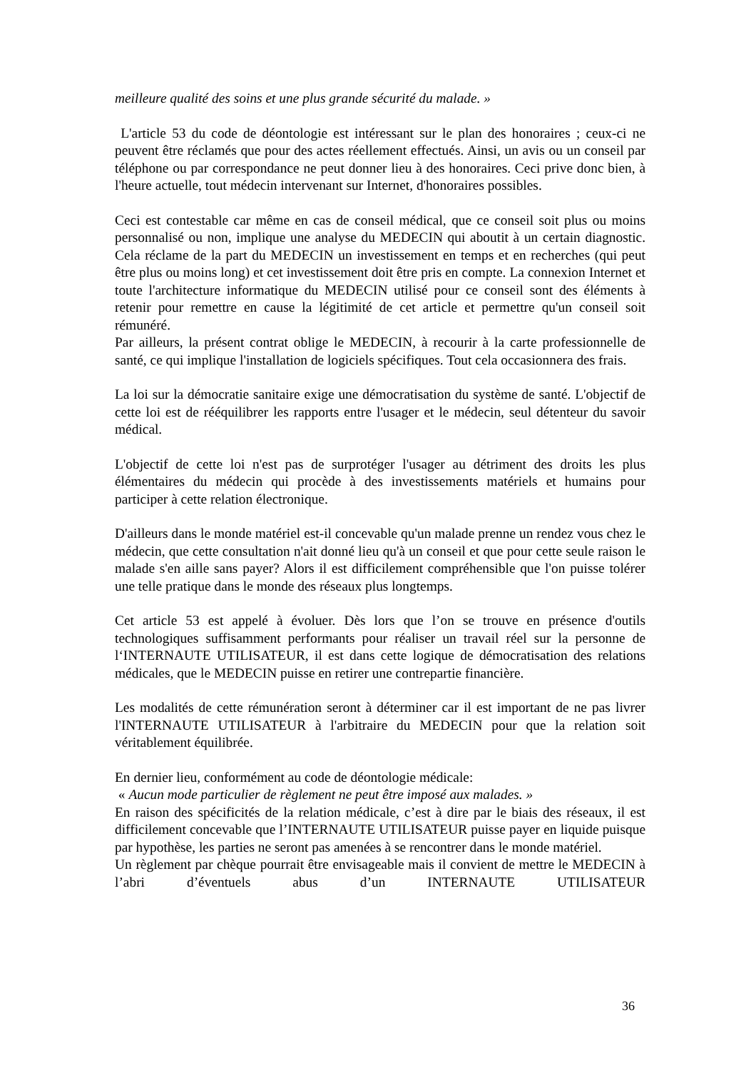meilleure qualité des soins et une plus grande sécurité du malade. »
L'article 53 du code de déontologie est intéressant sur le plan des honoraires ; ceux-ci ne peuvent être réclamés que pour des actes réellement effectués. Ainsi, un avis ou un conseil par téléphone ou par correspondance ne peut donner lieu à des honoraires. Ceci prive donc bien, à l'heure actuelle, tout médecin intervenant sur Internet, d'honoraires possibles.
Ceci est contestable car même en cas de conseil médical, que ce conseil soit plus ou moins personnalisé ou non, implique une analyse du MEDECIN qui aboutit à un certain diagnostic. Cela réclame de la part du MEDECIN un investissement en temps et en recherches (qui peut être plus ou moins long) et cet investissement doit être pris en compte. La connexion Internet et toute l'architecture informatique du MEDECIN utilisé pour ce conseil sont des éléments à retenir pour remettre en cause la légitimité de cet article et permettre qu'un conseil soit rémunéré.
Par ailleurs, la présent contrat oblige le MEDECIN, à recourir à la carte professionnelle de santé, ce qui implique l'installation de logiciels spécifiques. Tout cela occasionnera des frais.
La loi sur la démocratie sanitaire exige une démocratisation du système de santé. L'objectif de cette loi est de rééquilibrer les rapports entre l'usager et le médecin, seul détenteur du savoir médical.
L'objectif de cette loi n'est pas de surprotéger l'usager au détriment des droits les plus élémentaires du médecin qui procède à des investissements matériels et humains pour participer à cette relation électronique.
D'ailleurs dans le monde matériel est-il concevable qu'un malade prenne un rendez vous chez le médecin, que cette consultation n'ait donné lieu qu'à un conseil et que pour cette seule raison le malade s'en aille sans payer? Alors il est difficilement compréhensible que l'on puisse tolérer une telle pratique dans le monde des réseaux plus longtemps.
Cet article 53 est appelé à évoluer. Dès lors que l’on se trouve en présence d'outils technologiques suffisamment performants pour réaliser un travail réel sur la personne de l‘INTERNAUTE UTILISATEUR, il est dans cette logique de démocratisation des relations médicales, que le MEDECIN puisse en retirer une contrepartie financière.
Les modalités de cette rémunération seront à déterminer car il est important de ne pas livrer l'INTERNAUTE UTILISATEUR à l'arbitraire du MEDECIN pour que la relation soit véritablement équilibrée.
En dernier lieu, conformément au code de déontologie médicale:
« Aucun mode particulier de règlement ne peut être imposé aux malades. »
En raison des spécificités de la relation médicale, c’est à dire par le biais des réseaux, il est difficilement concevable que l’INTERNAUTE UTILISATEUR puisse payer en liquide puisque par hypothèse, les parties ne seront pas amenées à se rencontrer dans le monde matériel.
Un règlement par chèque pourrait être envisageable mais il convient de mettre le MEDECIN à l’abri d’éventuels abus d’un INTERNAUTE UTILISATEUR
36